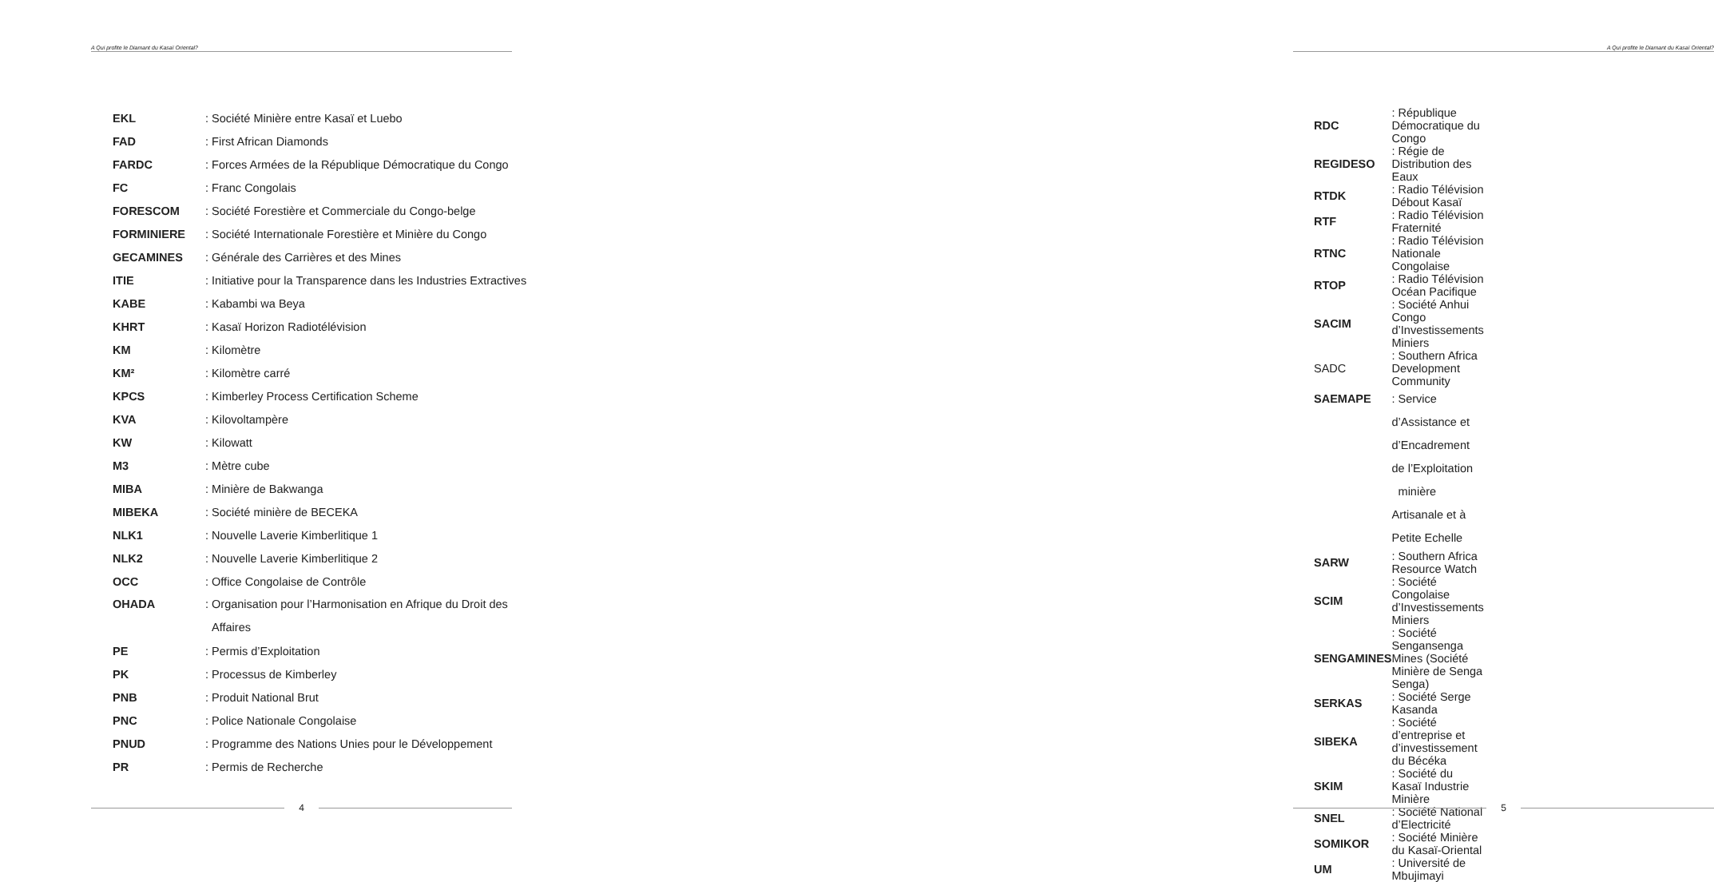A Qui profite le Diamant du Kasaï Oriental?
| EKL | : Société Minière entre Kasaï et Luebo |
| FAD | : First African Diamonds |
| FARDC | : Forces Armées de la République Démocratique du Congo |
| FC | : Franc Congolais |
| FORESCOM | : Société Forestière et Commerciale du Congo-belge |
| FORMINIERE | : Société Internationale Forestière et Minière du Congo |
| GECAMINES | : Générale des Carrières et des Mines |
| ITIE | : Initiative pour la Transparence dans les Industries Extractives |
| KABE | : Kabambi wa Beya |
| KHRT | : Kasaï Horizon Radiotélévision |
| KM | : Kilomètre |
| KM² | : Kilomètre carré |
| KPCS | : Kimberley Process Certification Scheme |
| KVA | : Kilovoltampère |
| KW | : Kilowatt |
| M3 | : Mètre cube |
| MIBA | : Minière de Bakwanga |
| MIBEKA | : Société minière de BECEKA |
| NLK1 | : Nouvelle Laverie Kimberlitique 1 |
| NLK2 | : Nouvelle Laverie Kimberlitique 2 |
| OCC | : Office Congolaise de Contrôle |
| OHADA | : Organisation pour l’Harmonisation en Afrique du Droit des Affaires |
| PE | : Permis d’Exploitation |
| PK | : Processus de Kimberley |
| PNB | : Produit National Brut |
| PNC | : Police Nationale Congolaise |
| PNUD | : Programme des Nations Unies pour le Développement |
| PR | : Permis de Recherche |
4
A Qui profite le Diamant du Kasaï Oriental?
| RDC | : République Démocratique du Congo |
| REGIDESO | : Régie de Distribution des Eaux |
| RTDK | : Radio Télévision Débout Kasaï |
| RTF | : Radio Télévision Fraternité |
| RTNC | : Radio Télévision Nationale Congolaise |
| RTOP | : Radio Télévision Océan Pacifique |
| SACIM | : Société Anhui Congo d’Investissements Miniers |
| SADC | : Southern Africa Development Community |
| SAEMAPE | : Service d’Assistance et d’Encadrement de l’Exploitation minière Artisanale et à Petite Echelle |
| SARW | : Southern Africa Resource Watch |
| SCIM | : Société Congolaise d’Investissements Miniers |
| SENGAMINES | : Société Sengansenga Mines (Société Minière de Senga Senga) |
| SERKAS | : Société Serge Kasanda |
| SIBEKA | : Société d’entreprise et d’investissement du Bécéka |
| SKIM | : Société du Kasaï Industrie Minière |
| SNEL | : Société National d’Electricité |
| SOMIKOR | : Société Minière du Kasaï-Oriental |
| UM | : Université de Mbujimayi |
5